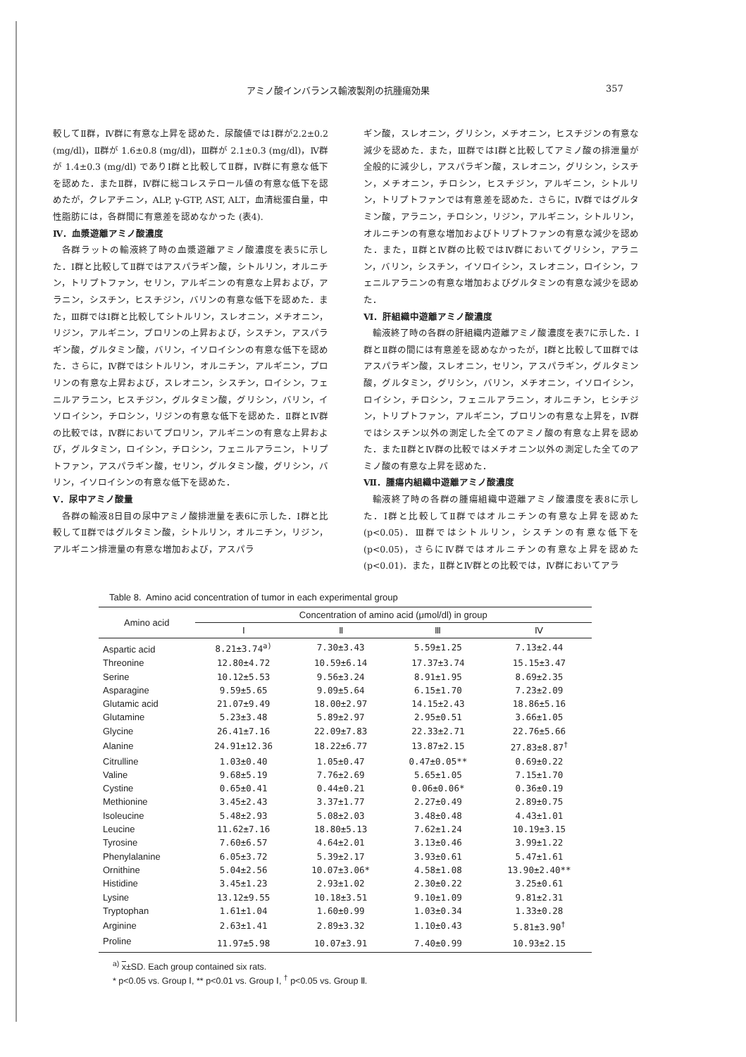アミノ酸インバランス輸液製剤の抗腫瘍効果 357
較してⅡ群，Ⅳ群に有意な上昇を認めた．尿酸値ではⅠ群が2.2±0.2 (mg/dl)，Ⅱ群が 1.6±0.8 (mg/dl)，Ⅲ群が 2.1±0.3 (mg/dl)，Ⅳ群が 1.4±0.3 (mg/dl) でありⅠ群と比較してⅡ群，Ⅳ群に有意な低下を認めた．またⅡ群，Ⅳ群に総コレステロール値の有意な低下を認めたが，クレアチニン，ALP, γ-GTP, AST, ALT，血清総蛋白量，中性脂肪には，各群間に有意差を認めなかった (表4).
Ⅳ．血漿遊離アミノ酸濃度
各群ラットの輸液終了時の血漿遊離アミノ酸濃度を表5に示した．Ⅰ群と比較してⅡ群ではアスパラギン酸，シトルリン，オルニチン，トリプトファン，セリン，アルギニンの有意な上昇および，アラニン，シスチン，ヒスチジン，バリンの有意な低下を認めた．また，Ⅲ群ではⅠ群と比較してシトルリン，スレオニン，メチオニン，リジン，アルギニン，プロリンの上昇および，シスチン，アスパラギン酸，グルタミン酸，バリン，イソロイシンの有意な低下を認めた．さらに，Ⅳ群ではシトルリン，オルニチン，アルギニン，プロリンの有意な上昇および，スレオニン，シスチン，ロイシン，フェニルアラニン，ヒスチジン，グルタミン酸，グリシン，バリン，イソロイシン，チロシン，リジンの有意な低下を認めた．Ⅱ群とⅣ群の比較では，Ⅳ群においてプロリン，アルギニンの有意な上昇および，グルタミン，ロイシン，チロシン，フェニルアラニン，トリプトファン，アスパラギン酸，セリン，グルタミン酸，グリシン，バリン，イソロイシンの有意な低下を認めた．
Ⅴ．尿中アミノ酸量
各群の輸液8日目の尿中アミノ酸排泄量を表6に示した．Ⅰ群と比較してⅡ群ではグルタミン酸，シトルリン，オルニチン，リジン，アルギニン排泄量の有意な増加および，アスパラ
ギン酸，スレオニン，グリシン，メチオニン，ヒスチジンの有意な減少を認めた．また，Ⅲ群ではⅠ群と比較してアミノ酸の排泄量が全般的に減少し，アスパラギン酸，スレオニン，グリシン，シスチン，メチオニン，チロシン，ヒスチジン，アルギニン，シトルリン，トリプトファンでは有意差を認めた．さらに，Ⅳ群ではグルタミン酸，アラニン，チロシン，リジン，アルギニン，シトルリン，オルニチンの有意な増加およびトリプトファンの有意な減少を認めた．また，Ⅱ群とⅣ群の比較ではⅣ群においてグリシン，アラニン，バリン，シスチン，イソロイシン，スレオニン，ロイシン，フェニルアラニンの有意な増加およびグルタミンの有意な減少を認めた．
Ⅵ．肝組織中遊離アミノ酸濃度
輸液終了時の各群の肝組織内遊離アミノ酸濃度を表7に示した．Ⅰ群とⅡ群の間には有意差を認めなかったが，Ⅰ群と比較してⅢ群ではアスパラギン酸，スレオニン，セリン，アスパラギン，グルタミン酸，グルタミン，グリシン，バリン，メチオニン，イソロイシン，ロイシン，チロシン，フェニルアラニン，オルニチン，ヒシチジン，トリプトファン，アルギニン，プロリンの有意な上昇を，Ⅳ群ではシスチン以外の測定した全てのアミノ酸の有意な上昇を認めた．またⅡ群とⅣ群の比較ではメチオニン以外の測定した全てのアミノ酸の有意な上昇を認めた．
Ⅶ．腫瘍内組織中遊離アミノ酸濃度
輸液終了時の各群の腫瘍組織中遊離アミノ酸濃度を表8に示した．Ⅰ群と比較してⅡ群ではオルニチンの有意な上昇を認めた (p<0.05)．Ⅲ群ではシトルリン，シスチンの有意な低下を (p<0.05)，さらにⅣ群ではオルニチンの有意な上昇を認めた (p<0.01)．また，Ⅱ群とⅣ群との比較では，Ⅳ群においてアラ
Table 8. Amino acid concentration of tumor in each experimental group
| Amino acid | Concentration of amino acid (μmol/dl) in group | | | |
| --- | --- | --- | --- | --- |
| | Ⅰ | Ⅱ | Ⅲ | Ⅳ |
| Aspartic acid | 8.21±3.74<sup>a)</sup> | 7.30±3.43 | 5.59±1.25 | 7.13±2.44 |
| Threonine | 12.80±4.72 | 10.59±6.14 | 17.37±3.74 | 15.15±3.47 |
| Serine | 10.12±5.53 | 9.56±3.24 | 8.91±1.95 | 8.69±2.35 |
| Asparagine | 9.59±5.65 | 9.09±5.64 | 6.15±1.70 | 7.23±2.09 |
| Glutamic acid | 21.07±9.49 | 18.00±2.97 | 14.15±2.43 | 18.86±5.16 |
| Glutamine | 5.23±3.48 | 5.89±2.97 | 2.95±0.51 | 3.66±1.05 |
| Glycine | 26.41±7.16 | 22.09±7.83 | 22.33±2.71 | 22.76±5.66 |
| Alanine | 24.91±12.36 | 18.22±6.77 | 13.87±2.15 | 27.83±8.87<sup>†</sup> |
| Citrulline | 1.03±0.40 | 1.05±0.47 | 0.47±0.05** | 0.69±0.22 |
| Valine | 9.68±5.19 | 7.76±2.69 | 5.65±1.05 | 7.15±1.70 |
| Cystine | 0.65±0.41 | 0.44±0.21 | 0.06±0.06* | 0.36±0.19 |
| Methionine | 3.45±2.43 | 3.37±1.77 | 2.27±0.49 | 2.89±0.75 |
| Isoleucine | 5.48±2.93 | 5.08±2.03 | 3.48±0.48 | 4.43±1.01 |
| Leucine | 11.62±7.16 | 18.80±5.13 | 7.62±1.24 | 10.19±3.15 |
| Tyrosine | 7.60±6.57 | 4.64±2.01 | 3.13±0.46 | 3.99±1.22 |
| Phenylalanine | 6.05±3.72 | 5.39±2.17 | 3.93±0.61 | 5.47±1.61 |
| Ornithine | 5.04±2.56 | 10.07±3.06* | 4.58±1.08 | 13.90±2.40** |
| Histidine | 3.45±1.23 | 2.93±1.02 | 2.30±0.22 | 3.25±0.61 |
| Lysine | 13.12±9.55 | 10.18±3.51 | 9.10±1.09 | 9.81±2.31 |
| Tryptophan | 1.61±1.04 | 1.60±0.99 | 1.03±0.34 | 1.33±0.28 |
| Arginine | 2.63±1.41 | 2.89±3.32 | 1.10±0.43 | 5.81±3.90<sup>†</sup> |
| Proline | 11.97±5.98 | 10.07±3.91 | 7.40±0.99 | 10.93±2.15 |
<sup>a)</sup> x±SD. Each group contained six rats.
* p<0.05 vs. Group Ⅰ, ** p<0.01 vs. Group Ⅰ, <sup>†</sup> p<0.05 vs. Group Ⅱ.